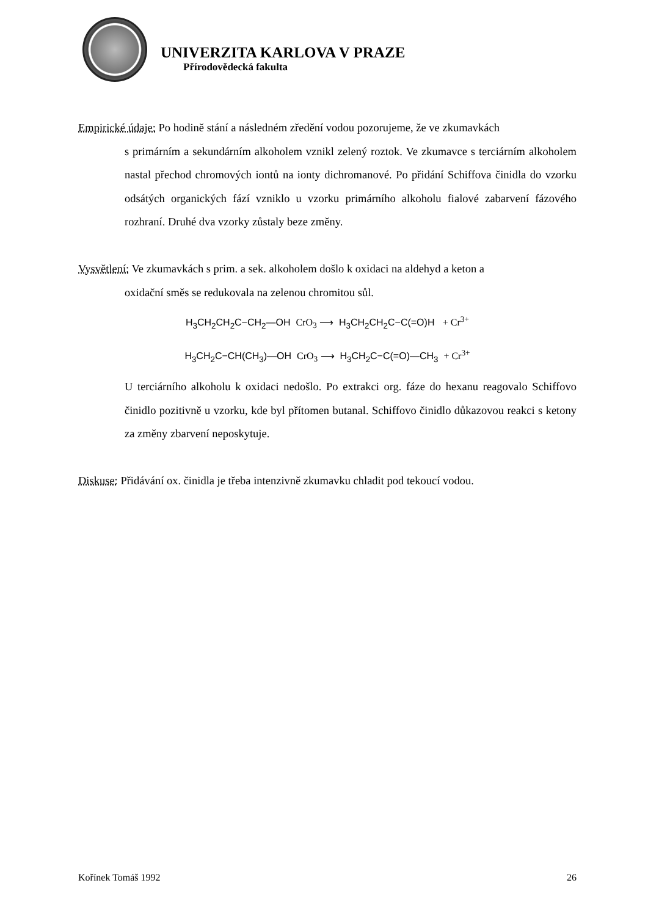UNIVERZITA KARLOVA V PRAZE
Přírodovědecká fakulta
Empirické údaje: Po hodině stání a následném zředění vodou pozorujeme, že ve zkumavkách
s primárním a sekundárním alkoholem vznikl zelený roztok. Ve zkumavce s terciárním alkoholem nastal přechod chromových iontů na ionty dichromanové. Po přidání Schiffova činidla do vzorku odsátých organických fází vzniklo u vzorku primárního alkoholu fialové zabarvení fázového rozhraní. Druhé dva vzorky zůstaly beze změny.
Vysvětlení: Ve zkumavkách s prim. a sek. alkoholem došlo k oxidaci na aldehyd a keton a
oxidační směs se redukovala na zelenou chromitou sůl.
H<sub>3</sub>CH<sub>2</sub>CH<sub>2</sub>C−CH<sub>2</sub>—OH CrO<sub>3</sub> ⟶ H<sub>3</sub>CH<sub>2</sub>CH<sub>2</sub>C−C(=O)H + Cr<sup>3+</sup>
H<sub>3</sub>CH<sub>2</sub>C−CH(CH<sub>3</sub>)—OH CrO<sub>3</sub> ⟶ H<sub>3</sub>CH<sub>2</sub>C−C(=O)—CH<sub>3</sub> + Cr<sup>3+</sup>
U terciárního alkoholu k oxidaci nedošlo. Po extrakci org. fáze do hexanu reagovalo Schiffovo činidlo pozitivně u vzorku, kde byl přítomen butanal. Schiffovo činidlo důkazovou reakci s ketony za změny zbarvení neposkytuje.
Diskuse: Přidávání ox. činidla je třeba intenzivně zkumavku chladit pod tekoucí vodou.
Kořínek Tomáš 1992 26